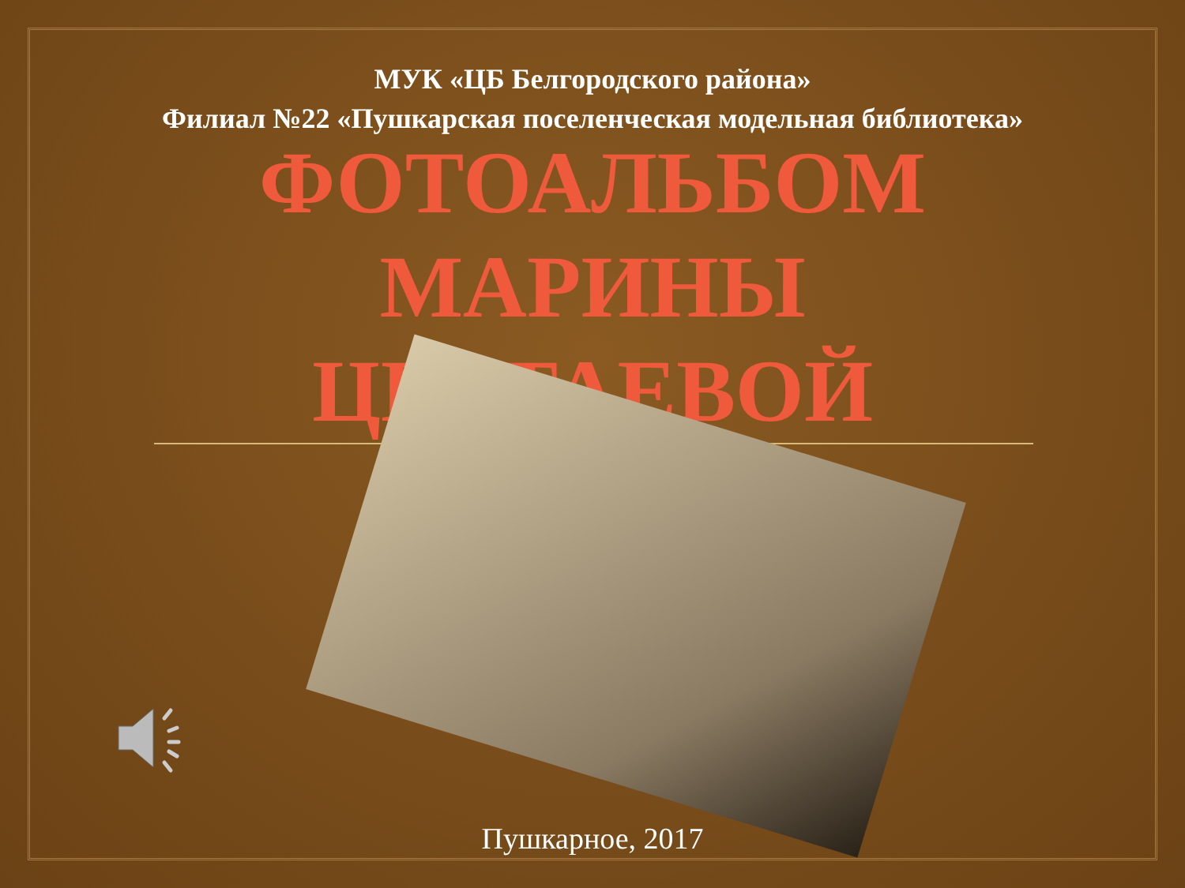МУК «ЦБ Белгородского района»
Филиал №22 «Пушкарская поселенческая модельная библиотека»
ФОТОАЛЬБОМ
МАРИНЫ
ЦВЕТАЕВОЙ
Пушкарное, 2017